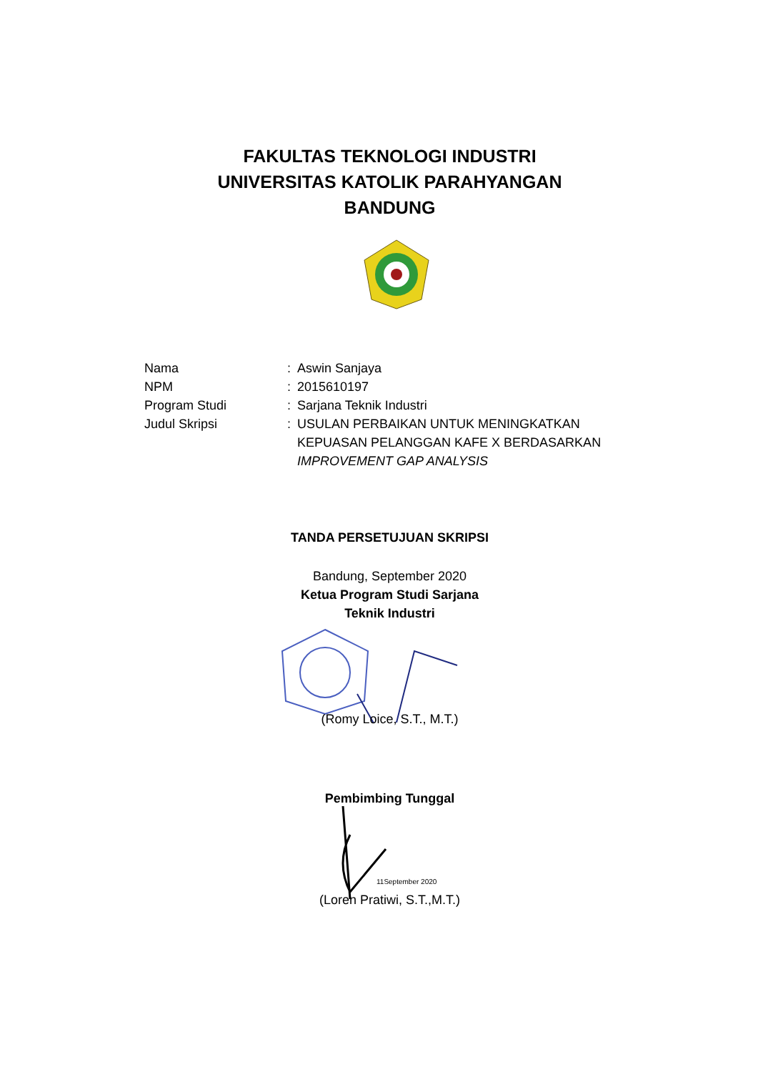FAKULTAS TEKNOLOGI INDUSTRI
UNIVERSITAS KATOLIK PARAHYANGAN
BANDUNG
Nama : Aswin Sanjaya
NPM : 2015610197
Program Studi : Sarjana Teknik Industri
Judul Skripsi : USULAN PERBAIKAN UNTUK MENINGKATKAN KEPUASAN PELANGGAN KAFE X BERDASARKAN IMPROVEMENT GAP ANALYSIS
TANDA PERSETUJUAN SKRIPSI
Bandung, September 2020
Ketua Program Studi Sarjana
Teknik Industri
(Romy Loice, S.T., M.T.)
Pembimbing Tunggal
11September 2020
(Loren Pratiwi, S.T.,M.T.)